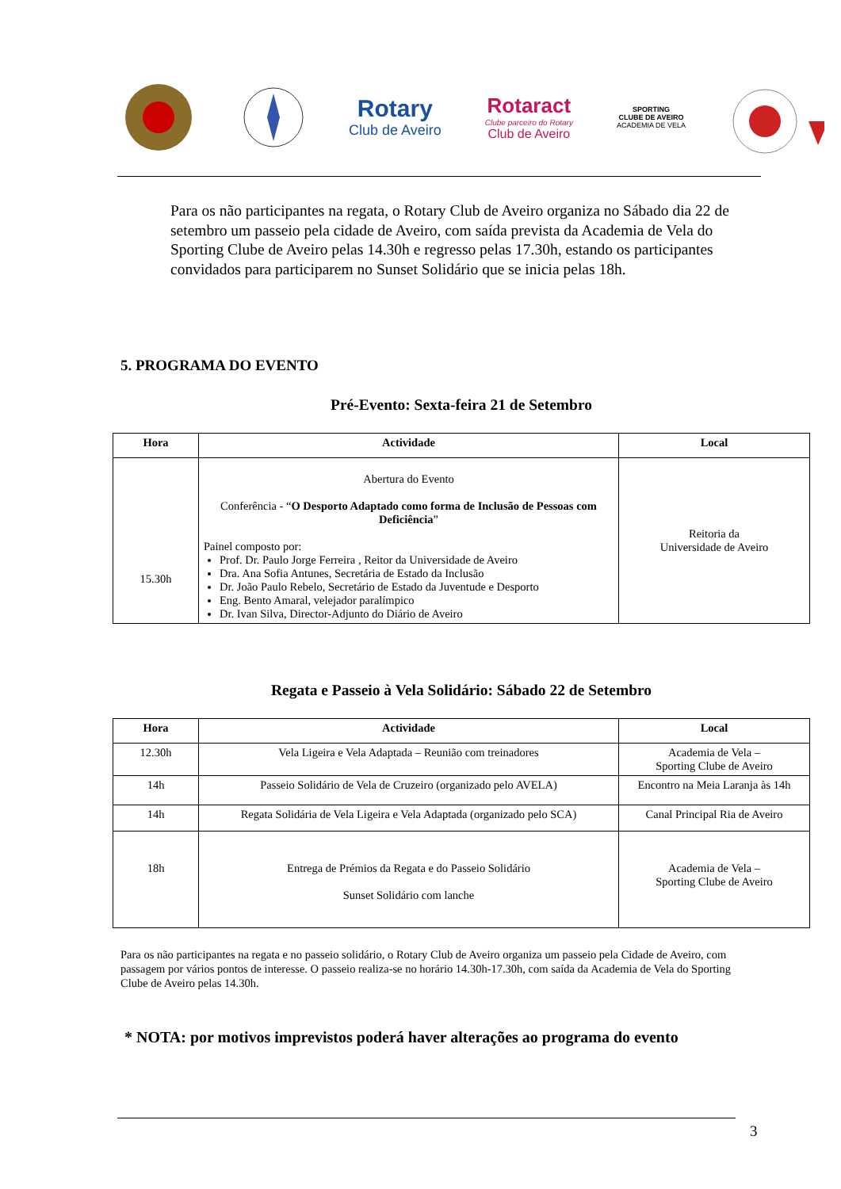Rotary
Club de Aveiro
Rotaract
Clube parceiro do Rotary
Club de Aveiro
SPORTING
CLUBE DE AVEIRO
ACADEMIA DE VELA
Para os não participantes na regata, o Rotary Club de Aveiro organiza no Sábado dia 22 de setembro um passeio pela cidade de Aveiro, com saída prevista da Academia de Vela do Sporting Clube de Aveiro pelas 14.30h e regresso pelas 17.30h, estando os participantes convidados para participarem no Sunset Solidário que se inicia pelas 18h.
5. PROGRAMA DO EVENTO
Pré-Evento: Sexta-feira 21 de Setembro
| Hora | Actividade | Local |
| --- | --- | --- |
| 15.30h | Abertura do Evento Conferência - “ O Desporto Adaptado como forma de Inclusão de Pessoas com Deficiência ” Painel composto por: Prof. Dr. Paulo Jorge Ferreira , Reitor da Universidade de Aveiro Dra. Ana Sofia Antunes, Secretária de Estado da Inclusão Dr. João Paulo Rebelo, Secretário de Estado da Juventude e Desporto Eng. Bento Amaral, velejador paralímpico Dr. Ivan Silva, Director-Adjunto do Diário de Aveiro | Reitoria da Universidade de Aveiro |
Regata e Passeio à Vela Solidário: Sábado 22 de Setembro
| Hora | Actividade | Local |
| --- | --- | --- |
| 12.30h | Vela Ligeira e Vela Adaptada – Reunião com treinadores | Academia de Vela – Sporting Clube de Aveiro |
| 14h | Passeio Solidário de Vela de Cruzeiro (organizado pelo AVELA) | Encontro na Meia Laranja às 14h |
| 14h | Regata Solidária de Vela Ligeira e Vela Adaptada (organizado pelo SCA) | Canal Principal Ria de Aveiro |
| 18h | Entrega de Prémios da Regata e do Passeio Solidário Sunset Solidário com lanche | Academia de Vela – Sporting Clube de Aveiro |
Para os não participantes na regata e no passeio solidário, o Rotary Club de Aveiro organiza um passeio pela Cidade de Aveiro, com passagem por vários pontos de interesse. O passeio realiza-se no horário 14.30h-17.30h, com saída da Academia de Vela do Sporting Clube de Aveiro pelas 14.30h.
* NOTA: por motivos imprevistos poderá haver alterações ao programa do evento
3